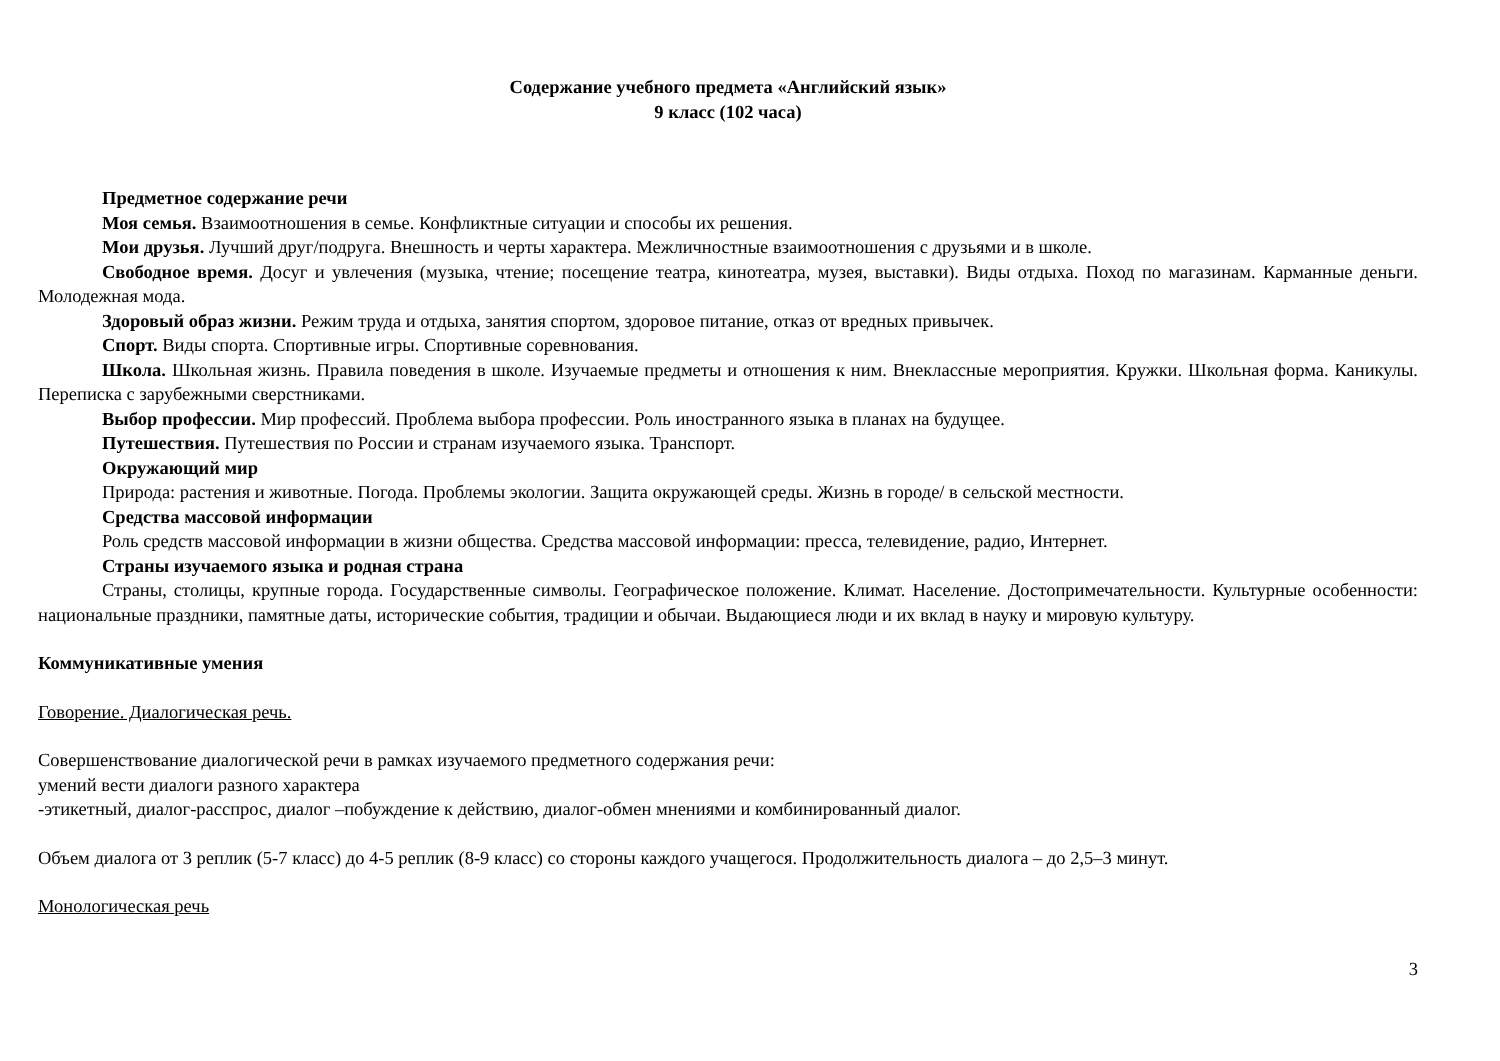Содержание учебного предмета «Английский язык»
9 класс (102 часа)
Предметное содержание речи
Моя семья. Взаимоотношения в семье. Конфликтные ситуации и способы их решения.
Мои друзья. Лучший друг/подруга. Внешность и черты характера. Межличностные взаимоотношения с друзьями и в школе.
Свободное время. Досуг и увлечения (музыка, чтение; посещение театра, кинотеатра, музея, выставки). Виды отдыха. Поход по магазинам. Карманные деньги. Молодежная мода.
Здоровый образ жизни. Режим труда и отдыха, занятия спортом, здоровое питание, отказ от вредных привычек.
Спорт. Виды спорта. Спортивные игры. Спортивные соревнования.
Школа. Школьная жизнь. Правила поведения в школе. Изучаемые предметы и отношения к ним. Внеклассные мероприятия. Кружки. Школьная форма. Каникулы. Переписка с зарубежными сверстниками.
Выбор профессии. Мир профессий. Проблема выбора профессии. Роль иностранного языка в планах на будущее.
Путешествия. Путешествия по России и странам изучаемого языка. Транспорт.
Окружающий мир
Природа: растения и животные. Погода. Проблемы экологии. Защита окружающей среды. Жизнь в городе/ в сельской местности.
Средства массовой информации
Роль средств массовой информации в жизни общества. Средства массовой информации: пресса, телевидение, радио, Интернет.
Страны изучаемого языка и родная страна
Страны, столицы, крупные города. Государственные символы. Географическое положение. Климат. Население. Достопримечательности. Культурные особенности: национальные праздники, памятные даты, исторические события, традиции и обычаи. Выдающиеся люди и их вклад в науку и мировую культуру.
Коммуникативные умения
Говорение. Диалогическая речь.
Совершенствование диалогической речи в рамках изучаемого предметного содержания речи:
умений вести диалоги разного характера
-этикетный, диалог-расспрос, диалог –побуждение к действию, диалог-обмен мнениями и комбинированный диалог.
Объем диалога от 3 реплик (5-7 класс) до 4-5 реплик (8-9 класс) со стороны каждого учащегося. Продолжительность диалога – до 2,5–3 минут.
Монологическая речь
3